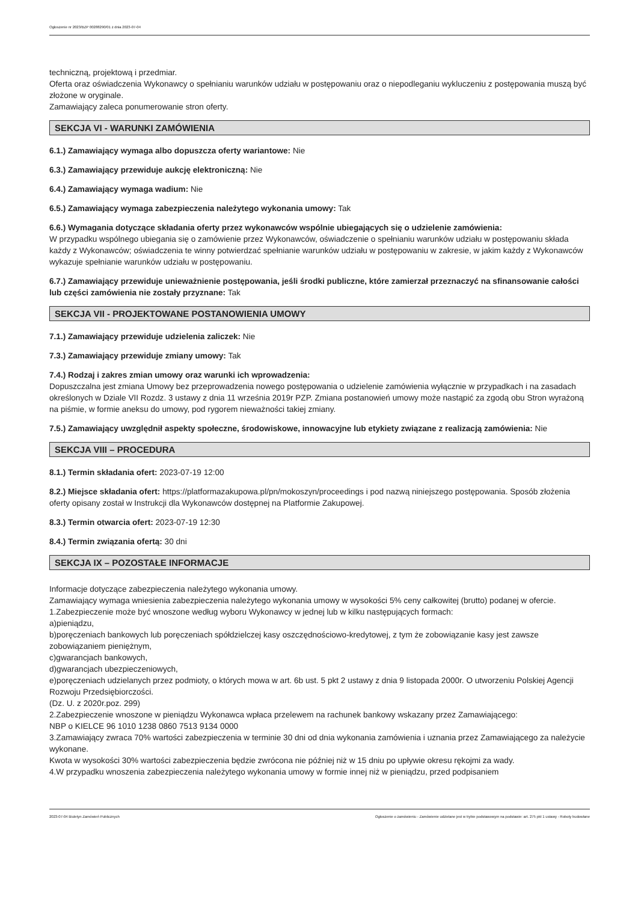Ogłoszenie nr 2023/BZP 00288290/01 z dnia 2023-07-04
techniczną, projektową i przedmiar.
Oferta oraz oświadczenia Wykonawcy o spełnianiu warunków udziału w postępowaniu oraz o niepodleganiu wykluczeniu z postępowania muszą być złożone w oryginale.
Zamawiający zaleca ponumerowanie stron oferty.
SEKCJA VI - WARUNKI ZAMÓWIENIA
6.1.) Zamawiający wymaga albo dopuszcza oferty wariantowe: Nie
6.3.) Zamawiający przewiduje aukcję elektroniczną: Nie
6.4.) Zamawiający wymaga wadium: Nie
6.5.) Zamawiający wymaga zabezpieczenia należytego wykonania umowy: Tak
6.6.) Wymagania dotyczące składania oferty przez wykonawców wspólnie ubiegających się o udzielenie zamówienia:
W przypadku wspólnego ubiegania się o zamówienie przez Wykonawców, oświadczenie o spełnianiu warunków udziału w postępowaniu składa każdy z Wykonawców; oświadczenia te winny potwierdzać spełnianie warunków udziału w postępowaniu w zakresie, w jakim każdy z Wykonawców wykazuje spełnianie warunków udziału w postępowaniu.
6.7.) Zamawiający przewiduje unieważnienie postępowania, jeśli środki publiczne, które zamierzał przeznaczyć na sfinansowanie całości lub części zamówienia nie zostały przyznane: Tak
SEKCJA VII - PROJEKTOWANE POSTANOWIENIA UMOWY
7.1.) Zamawiający przewiduje udzielenia zaliczek: Nie
7.3.) Zamawiający przewiduje zmiany umowy: Tak
7.4.) Rodzaj i zakres zmian umowy oraz warunki ich wprowadzenia:
Dopuszczalna jest zmiana Umowy bez przeprowadzenia nowego postępowania o udzielenie zamówienia wyłącznie w przypadkach i na zasadach określonych w Dziale VII Rozdz. 3 ustawy z dnia 11 września 2019r PZP. Zmiana postanowień umowy może nastąpić za zgodą obu Stron wyrażoną na piśmie, w formie aneksu do umowy, pod rygorem nieważności takiej zmiany.
7.5.) Zamawiający uwzględnił aspekty społeczne, środowiskowe, innowacyjne lub etykiety związane z realizacją zamówienia: Nie
SEKCJA VIII – PROCEDURA
8.1.) Termin składania ofert: 2023-07-19 12:00
8.2.) Miejsce składania ofert: https://platformazakupowa.pl/pn/mokoszyn/proceedings i pod nazwą niniejszego postępowania. Sposób złożenia oferty opisany został w Instrukcji dla Wykonawców dostępnej na Platformie Zakupowej.
8.3.) Termin otwarcia ofert: 2023-07-19 12:30
8.4.) Termin związania ofertą: 30 dni
SEKCJA IX – POZOSTAŁE INFORMACJE
Informacje dotyczące zabezpieczenia należytego wykonania umowy.
Zamawiający wymaga wniesienia zabezpieczenia należytego wykonania umowy w wysokości 5% ceny całkowitej (brutto) podanej w ofercie.
1.Zabezpieczenie może być wnoszone według wyboru Wykonawcy w jednej lub w kilku następujących formach:
a)pieniądzu,
b)poręczeniach bankowych lub poręczeniach spółdzielczej kasy oszczędnościowo-kredytowej, z tym że zobowiązanie kasy jest zawsze zobowiązaniem pieniężnym,
c)gwarancjach bankowych,
d)gwarancjach ubezpieczeniowych,
e)poręczeniach udzielanych przez podmioty, o których mowa w art. 6b ust. 5 pkt 2 ustawy z dnia 9 listopada 2000r. O utworzeniu Polskiej Agencji Rozwoju Przedsiębiorczości.
(Dz. U. z 2020r.poz. 299)
2.Zabezpieczenie wnoszone w pieniądzu Wykonawca wpłaca przelewem na rachunek bankowy wskazany przez Zamawiającego:
NBP o KIELCE 96 1010 1238 0860 7513 9134 0000
3.Zamawiający zwraca 70% wartości zabezpieczenia w terminie 30 dni od dnia wykonania zamówienia i uznania przez Zamawiającego za należycie wykonane.
Kwota w wysokości 30% wartości zabezpieczenia będzie zwrócona nie później niż w 15 dniu po upływie okresu rękojmi za wady.
4.W przypadku wnoszenia zabezpieczenia należytego wykonania umowy w formie innej niż w pieniądzu, przed podpisaniem
2023-07-04 Biuletyn Zamówień Publicznych Ogłoszenie o zamówieniu - Zamówienie udzielane jest w trybie podstawowym na podstawie: art. 275 pkt 1 ustawy - Roboty budowlane